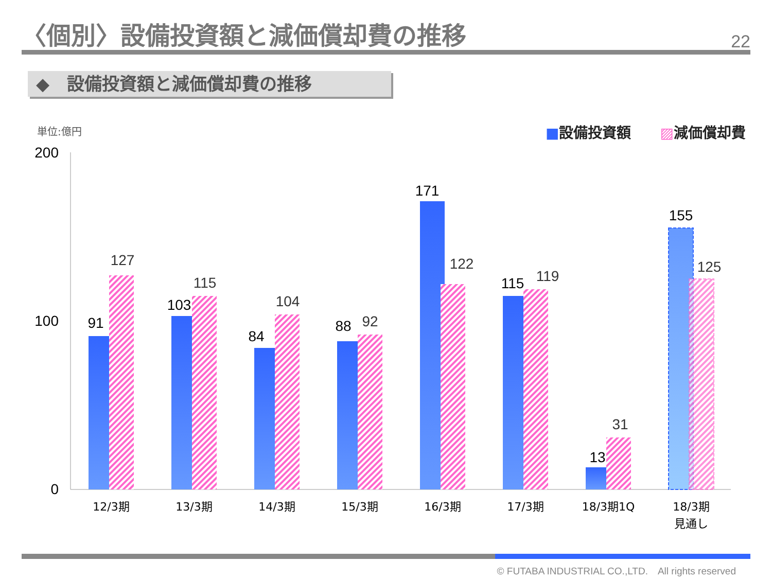〈個別〉設備投資額と減価償却費の推移
22
◆　設備投資額と減価償却費の推移
単位:億円 ■設備投資額　　▨減価償却費
200
100
0
91
127
103
115
84
104
88
92
171
122
115
119
13
31
155
125
12/3期
13/3期
14/3期
15/3期
16/3期
17/3期
18/3期1Q
18/3期
見通し
© FUTABA INDUSTRIAL CO.,LTD.　All rights reserved